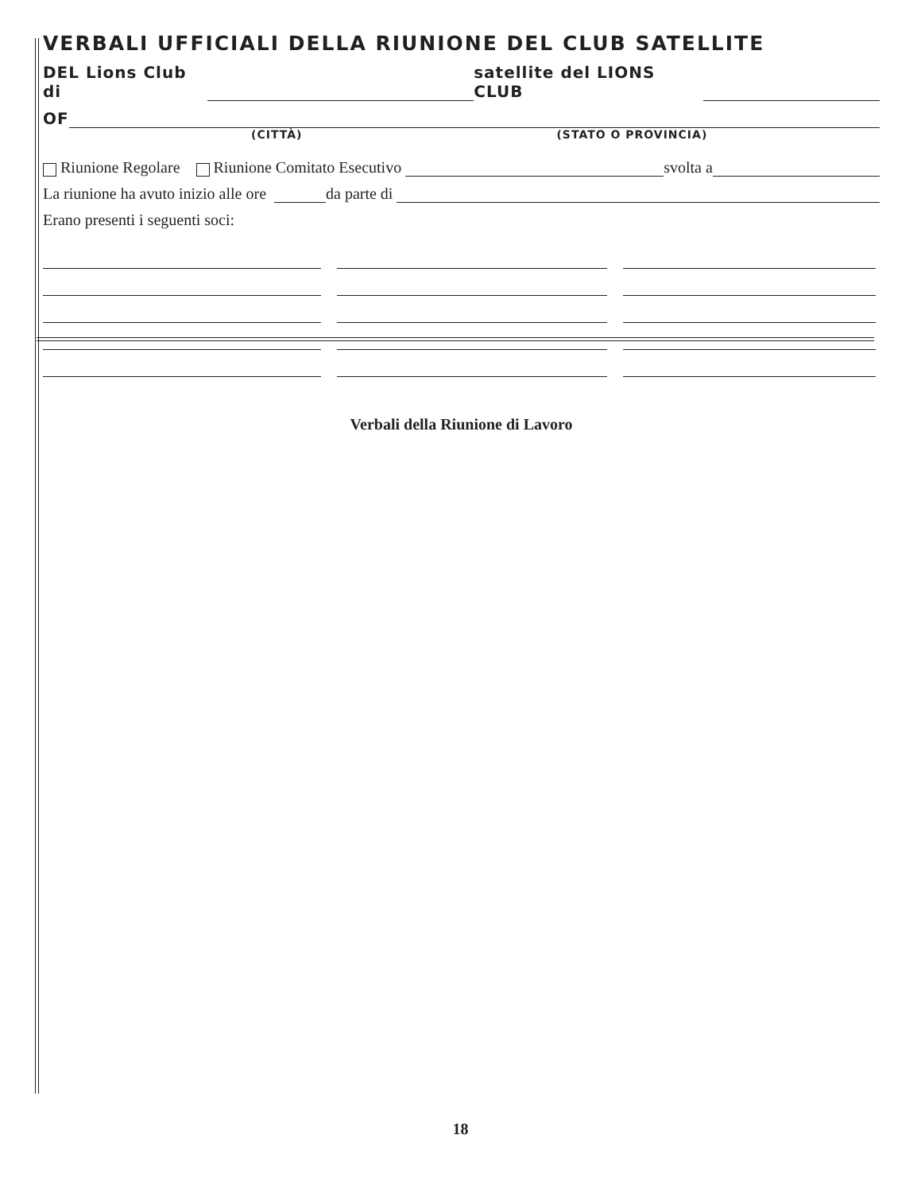VERBALI UFFICIALI DELLA RIUNIONE DEL CLUB SATELLITE
DEL Lions Club di satellite del LIONS CLUB
OF
(CITTÀ) (STATO O PROVINCIA)
Riunione Regolare Riunione Comitato Esecutivo svolta a
La riunione ha avuto inizio alle ore da parte di
Erano presenti i seguenti soci:
Verbali della Riunione di Lavoro
18